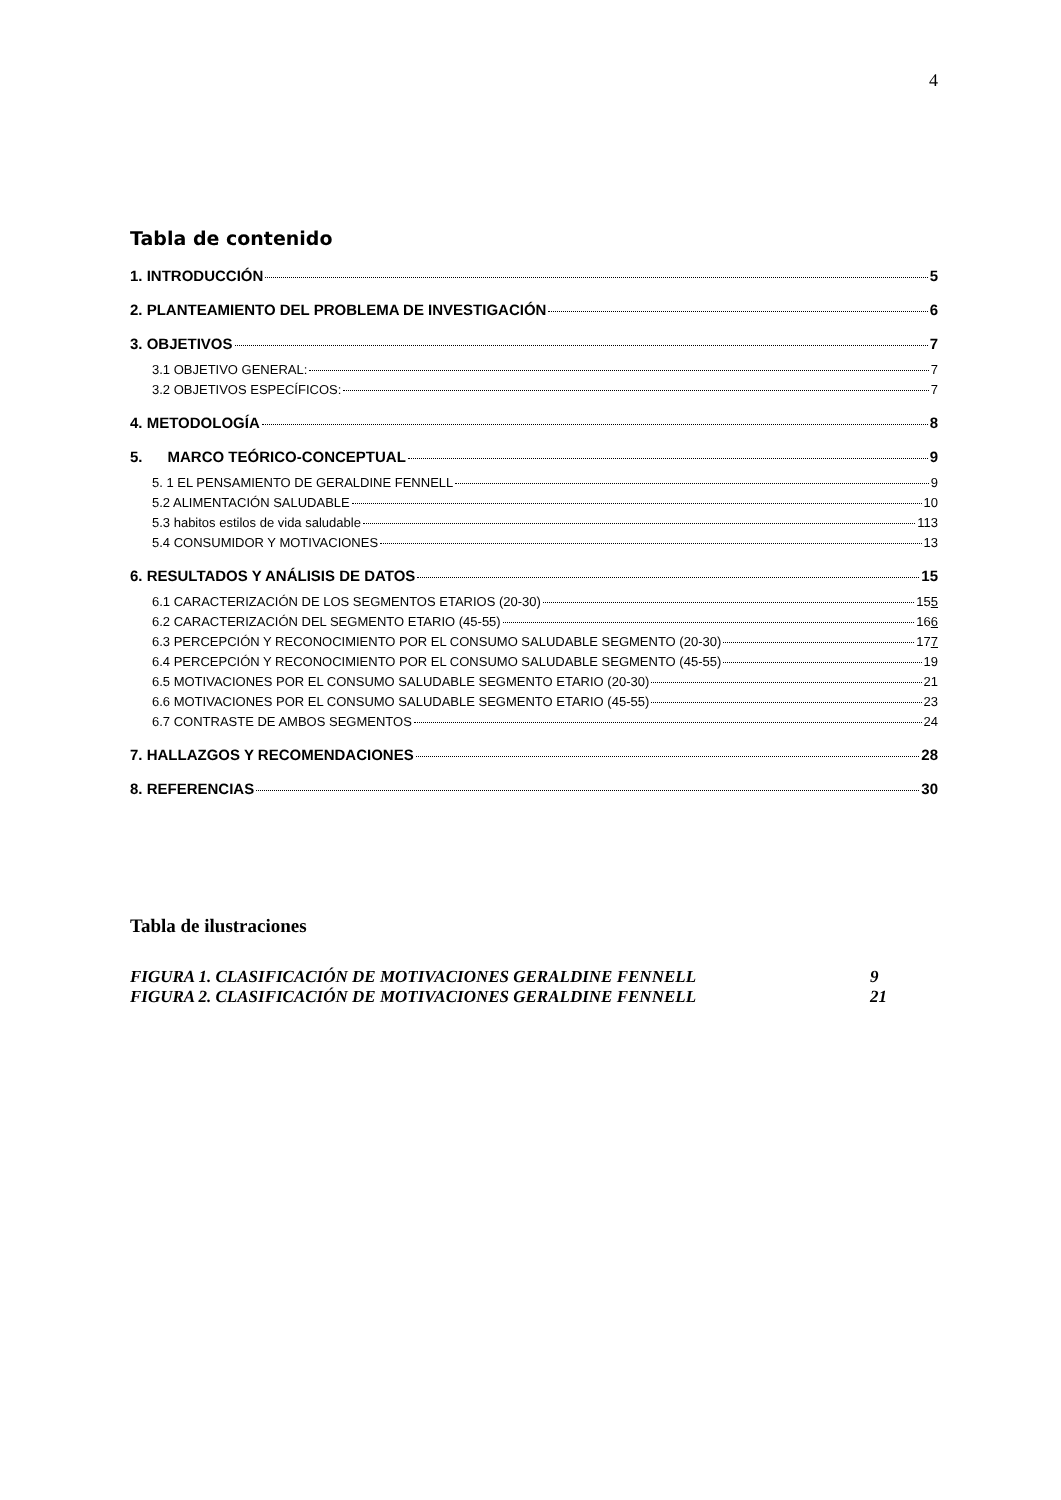4
Tabla de contenido
1. INTRODUCCIÓN 5
2. PLANTEAMIENTO DEL PROBLEMA DE INVESTIGACIÓN 6
3. OBJETIVOS 7
3.1 OBJETIVO GENERAL: 7
3.2 OBJETIVOS ESPECÍFICOS: 7
4. METODOLOGÍA 8
5. MARCO TEÓRICO-CONCEPTUAL 9
5. 1 EL PENSAMIENTO DE GERALDINE FENNELL 9
5.2 ALIMENTACIÓN SALUDABLE 10
5.3 habitos estilos de vida saludable 113
5.4 CONSUMIDOR Y MOTIVACIONES 13
6. RESULTADOS Y ANÁLISIS DE DATOS 15
6.1 CARACTERIZACIÓN DE LOS SEGMENTOS ETARIOS (20-30) 155
6.2 CARACTERIZACIÓN DEL SEGMENTO ETARIO (45-55) 166
6.3 PERCEPCIÓN Y RECONOCIMIENTO POR EL CONSUMO SALUDABLE SEGMENTO (20-30) 177
6.4 PERCEPCIÓN Y RECONOCIMIENTO POR EL CONSUMO SALUDABLE SEGMENTO (45-55) 19
6.5 MOTIVACIONES POR EL CONSUMO SALUDABLE SEGMENTO ETARIO (20-30) 21
6.6 MOTIVACIONES POR EL CONSUMO SALUDABLE SEGMENTO ETARIO (45-55) 23
6.7 CONTRASTE DE AMBOS SEGMENTOS 24
7. HALLAZGOS Y RECOMENDACIONES 28
8. REFERENCIAS 30
Tabla de ilustraciones
FIGURA 1. CLASIFICACIÓN DE MOTIVACIONES GERALDINE FENNELL 9
FIGURA 2. CLASIFICACIÓN DE MOTIVACIONES GERALDINE FENNELL 21